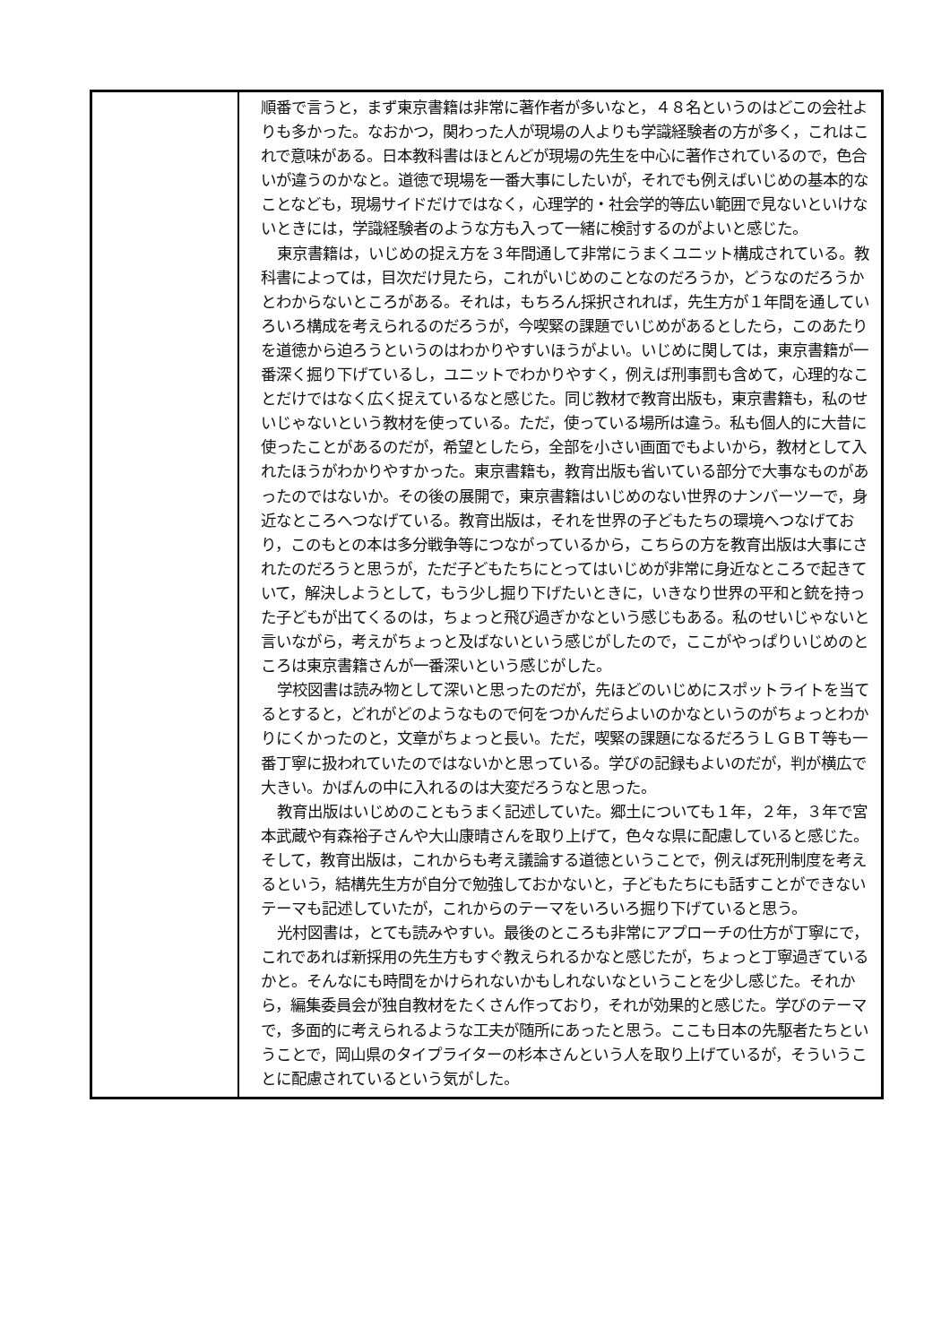| | 順番で言うと，まず東京書籍は非常に著作者が多いなと，４８名というのはどこの会社よりも多かった。なおかつ，関わった人が現場の人よりも学識経験者の方が多く，これはこれで意味がある。日本教科書はほとんどが現場の先生を中心に著作されているので，色合いが違うのかなと。道徳で現場を一番大事にしたいが，それでも例えばいじめの基本的なことなども，現場サイドだけではなく，心理学的・社会学的等広い範囲で見ないといけないときには，学識経験者のような方も入って一緒に検討するのがよいと感じた。 東京書籍は，いじめの捉え方を３年間通して非常にうまくユニット構成されている。教科書によっては，目次だけ見たら，これがいじめのことなのだろうか，どうなのだろうかとわからないところがある。それは，もちろん採択されれば，先生方が１年間を通していろいろ構成を考えられるのだろうが，今喫緊の課題でいじめがあるとしたら，このあたりを道徳から迫ろうというのはわかりやすいほうがよい。いじめに関しては，東京書籍が一番深く掘り下げているし，ユニットでわかりやすく，例えば刑事罰も含めて，心理的なことだけではなく広く捉えているなと感じた。同じ教材で教育出版も，東京書籍も，私のせいじゃないという教材を使っている。ただ，使っている場所は違う。私も個人的に大昔に使ったことがあるのだが，希望としたら，全部を小さい画面でもよいから，教材として入れたほうがわかりやすかった。東京書籍も，教育出版も省いている部分で大事なものがあったのではないか。その後の展開で，東京書籍はいじめのない世界のナンバーツーで，身近なところへつなげている。教育出版は，それを世界の子どもたちの環境へつなげており，このもとの本は多分戦争等につながっているから，こちらの方を教育出版は大事にされたのだろうと思うが，ただ子どもたちにとってはいじめが非常に身近なところで起きていて，解決しようとして，もう少し掘り下げたいときに，いきなり世界の平和と銃を持った子どもが出てくるのは，ちょっと飛び過ぎかなという感じもある。私のせいじゃないと言いながら，考えがちょっと及ばないという感じがしたので，ここがやっぱりいじめのところは東京書籍さんが一番深いという感じがした。 学校図書は読み物として深いと思ったのだが，先ほどのいじめにスポットライトを当てるとすると，どれがどのようなもので何をつかんだらよいのかなというのがちょっとわかりにくかったのと，文章がちょっと長い。ただ，喫緊の課題になるだろうＬＧＢＴ等も一番丁寧に扱われていたのではないかと思っている。学びの記録もよいのだが，判が横広で大きい。かばんの中に入れるのは大変だろうなと思った。 教育出版はいじめのこともうまく記述していた。郷土についても１年，２年，３年で宮本武蔵や有森裕子さんや大山康晴さんを取り上げて，色々な県に配慮していると感じた。そして，教育出版は，これからも考え議論する道徳ということで，例えば死刑制度を考えるという，結構先生方が自分で勉強しておかないと，子どもたちにも話すことができないテーマも記述していたが，これからのテーマをいろいろ掘り下げていると思う。 光村図書は，とても読みやすい。最後のところも非常にアプローチの仕方が丁寧にで，これであれば新採用の先生方もすぐ教えられるかなと感じたが，ちょっと丁寧過ぎているかと。そんなにも時間をかけられないかもしれないなということを少し感じた。それから，編集委員会が独自教材をたくさん作っており，それが効果的と感じた。学びのテーマで，多面的に考えられるような工夫が随所にあったと思う。ここも日本の先駆者たちということで，岡山県のタイプライターの杉本さんという人を取り上げているが，そういうことに配慮されているという気がした。 |